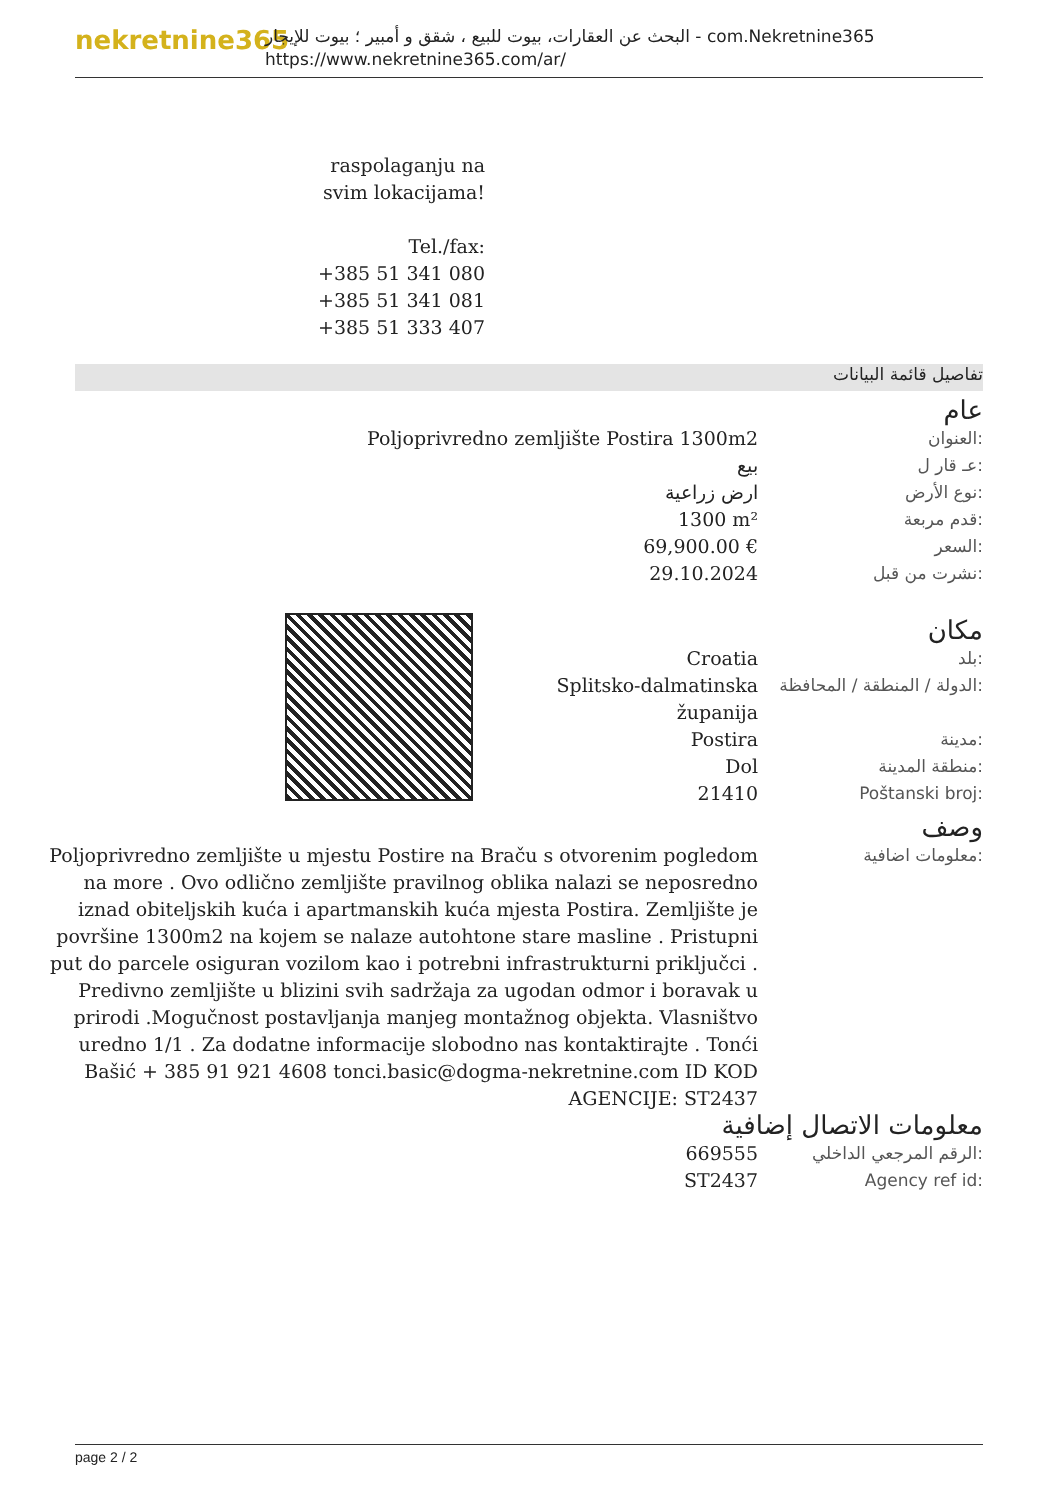nekretnine365
البحث عن العقارات، بيوت للبيع ، شقق و أمبير ؛ بيوت للإيجار - com.Nekretnine365
https://www.nekretnine365.com/ar/
raspolaganju na svim lokacijama!
Tel./fax:
+385 51 341 080
+385 51 341 081
+385 51 333 407
تفاصيل قائمة البيانات
عام
| Poljoprivredno zemljište Postira 1300m2 | العنوان: |
| بيع | عـ قار ل: |
| ارض زراعية | نوع الأرض: |
| 1300 m² | قدم مربعة: |
| 69,900.00 € | السعر: |
| 29.10.2024 | نشرت من قبل: |
مكان
| Croatia | بلد: |
| Splitsko-dalmatinska županija | الدولة / المنطقة / المحافظة: |
| Postira | مدينة: |
| Dol | منطقة المدينة: |
| 21410 | Poštanski broj: |
وصف
| Poljoprivredno zemljište u mjestu Postire na Braču s otvorenim pogledom na more . Ovo odlično zemljište pravilnog oblika nalazi se neposredno iznad obiteljskih kuća i apartmanskih kuća mjesta Postira. Zemljište je površine 1300m2 na kojem se nalaze autohtone stare masline . Pristupni put do parcele osiguran vozilom kao i potrebni infrastrukturni priključci . Predivno zemljište u blizini svih sadržaja za ugodan odmor i boravak u prirodi .Mogučnost postavljanja manjeg montažnog objekta. Vlasništvo uredno 1/1 . Za dodatne informacije slobodno nas kontaktirajte . Tonći Bašić + 385 91 921 4608 tonci.basic@dogma-nekretnine.com ID KOD AGENCIJE: ST2437 | معلومات اضافية: |
معلومات الاتصال إضافية
| 669555 | الرقم المرجعي الداخلي: |
| ST2437 | Agency ref id: |
page 2 / 2